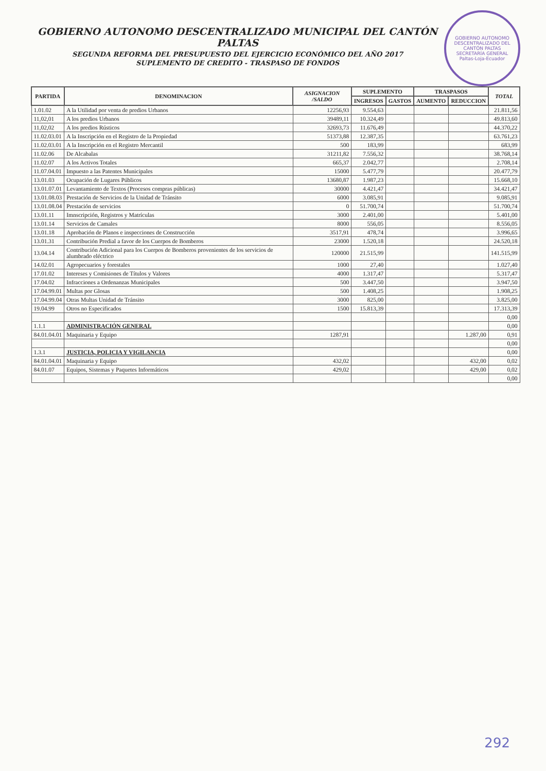GOBIERNO AUTONOMO DESCENTRALIZADO DEL CANTÓN PALTAS
SECRETARÍA GENERAL
Paltas-Loja-Ecuador
GOBIERNO AUTONOMO DESCENTRALIZADO MUNICIPAL DEL CANTÓN PALTAS
SEGUNDA REFORMA DEL PRESUPUESTO DEL EJERCICIO ECONÓMICO DEL AÑO 2017
SUPLEMENTO DE CREDITO - TRASPASO DE FONDOS
| PARTIDA | DENOMINACION | ASIGNACION /SALDO | SUPLEMENTO | | TRASPASOS | | TOTAL |
| --- | --- | --- | --- | --- | --- | --- | --- |
| | | | INGRESOS | GASTOS | AUMENTO | REDUCCION | |
| 1.01.02 | A la Utilidad por venta de predios Urbanos | 12256,93 | 9.554,63 | | | | 21.811,56 |
| 11,02,01 | A los predios Urbanos | 39489,11 | 10.324,49 | | | | 49.813,60 |
| 11,02,02 | A los predios Rústicos | 32693,73 | 11.676,49 | | | | 44.370,22 |
| 11.02.03.01 | A la Inscripción en el Registro de la Propiedad | 51373,88 | 12.387,35 | | | | 63.761,23 |
| 11.02.03.01 | A la Inscripción en el Registro Mercantil | 500 | 183,99 | | | | 683,99 |
| 11.02.06 | De Alcabalas | 31211,82 | 7.556,32 | | | | 38.768,14 |
| 11.02.07 | A los Activos Totales | 665,37 | 2.042,77 | | | | 2.708,14 |
| 11.07.04.01 | Impuesto a las Patentes Municipales | 15000 | 5.477,79 | | | | 20.477,79 |
| 13.01.03 | Ocupación de Lugares Públicos | 13680,87 | 1.987,23 | | | | 15.668,10 |
| 13.01.07.01 | Levantamiento de Textos (Procesos compras públicas) | 30000 | 4.421,47 | | | | 34.421,47 |
| 13.01.08.03 | Prestación de Servicios de la Unidad de Tránsito | 6000 | 3.085,91 | | | | 9.085,91 |
| 13.01.08.04 | Prestación de servicios | 0 | 51.700,74 | | | | 51.700,74 |
| 13.01.11 | Imnscripción, Registros y Matrículas | 3000 | 2.401,00 | | | | 5.401,00 |
| 13.01.14 | Servicios de Camales | 8000 | 556,05 | | | | 8.556,05 |
| 13.01.18 | Aprobación de Planos e inspecciones de Construcción | 3517,91 | 478,74 | | | | 3.996,65 |
| 13.01.31 | Contribución Predial a favor de los Cuerpos de Bomberos | 23000 | 1.520,18 | | | | 24.520,18 |
| 13.04.14 | Contribución Adicional para los Cuerpos de Bomberos provenientes de los servicios de alumbrado eléctrico | 120000 | 21.515,99 | | | | 141.515,99 |
| 14.02.01 | Agropecuarios y forestales | 1000 | 27,40 | | | | 1.027,40 |
| 17.01.02 | Intereses y Comisiones de Títulos y Valores | 4000 | 1.317,47 | | | | 5.317,47 |
| 17.04.02 | Infracciones a Ordenanzas Municipales | 500 | 3.447,50 | | | | 3.947,50 |
| 17.04.99.01 | Multas por Glosas | 500 | 1.408,25 | | | | 1.908,25 |
| 17.04.99.04 | Otras Multas Unidad de Tránsito | 3000 | 825,00 | | | | 3.825,00 |
| 19.04.99 | Otros no Especificados | 1500 | 15.813,39 | | | | 17.313,39 |
| | | | | | | | 0,00 |
| 1.1.1 | ADMINISTRACIÓN GENERAL | | | | | | 0,00 |
| 84.01.04.01 | Maquinaria y Equipo | 1287,91 | | | | 1.287,00 | 0,91 |
| | | | | | | | 0,00 |
| 1.3.1 | JUSTICIA, POLICIA Y VIGILANCIA | | | | | | 0,00 |
| 84.01.04.01 | Maquinaria y Equipo | 432,02 | | | | 432,00 | 0,02 |
| 84.01.07 | Equipos, Sistemas y Paquetes Informáticos | 429,02 | | | | 429,00 | 0,02 |
| | | | | | | | 0,00 |
292